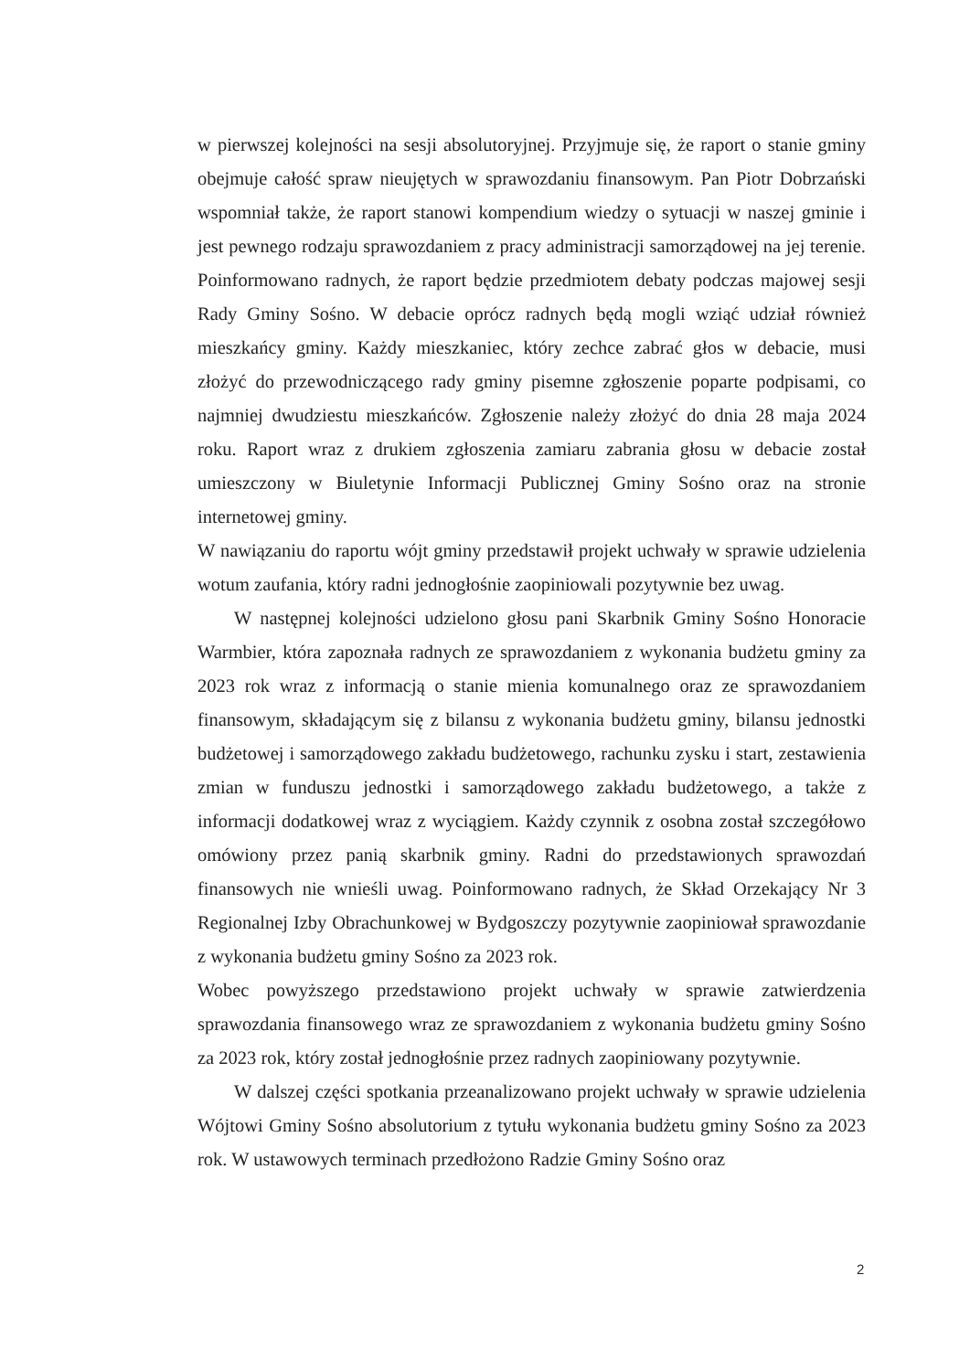w pierwszej kolejności na sesji absolutoryjnej. Przyjmuje się, że raport o stanie gminy obejmuje całość spraw nieujętych w sprawozdaniu finansowym. Pan Piotr Dobrzański wspomniał także, że raport stanowi kompendium wiedzy o sytuacji w naszej gminie i jest pewnego rodzaju sprawozdaniem z pracy administracji samorządowej na jej terenie. Poinformowano radnych, że raport będzie przedmiotem debaty podczas majowej sesji Rady Gminy Sośno. W debacie oprócz radnych będą mogli wziąć udział również mieszkańcy gminy. Każdy mieszkaniec, który zechce zabrać głos w debacie, musi złożyć do przewodniczącego rady gminy pisemne zgłoszenie poparte podpisami, co najmniej dwudziestu mieszkańców. Zgłoszenie należy złożyć do dnia 28 maja 2024 roku. Raport wraz z drukiem zgłoszenia zamiaru zabrania głosu w debacie został umieszczony w Biuletynie Informacji Publicznej Gminy Sośno oraz na stronie internetowej gminy.
W nawiązaniu do raportu wójt gminy przedstawił projekt uchwały w sprawie udzielenia wotum zaufania, który radni jednogłośnie zaopiniowali pozytywnie bez uwag.
W następnej kolejności udzielono głosu pani Skarbnik Gminy Sośno Honoracie Warmbier, która zapoznała radnych ze sprawozdaniem z wykonania budżetu gminy za 2023 rok wraz z informacją o stanie mienia komunalnego oraz ze sprawozdaniem finansowym, składającym się z bilansu z wykonania budżetu gminy, bilansu jednostki budżetowej i samorządowego zakładu budżetowego, rachunku zysku i start, zestawienia zmian w funduszu jednostki i samorządowego zakładu budżetowego, a także z informacji dodatkowej wraz z wyciągiem. Każdy czynnik z osobna został szczegółowo omówiony przez panią skarbnik gminy. Radni do przedstawionych sprawozdań finansowych nie wnieśli uwag. Poinformowano radnych, że Skład Orzekający Nr 3 Regionalnej Izby Obrachunkowej w Bydgoszczy pozytywnie zaopiniował sprawozdanie z wykonania budżetu gminy Sośno za 2023 rok.
Wobec powyższego przedstawiono projekt uchwały w sprawie zatwierdzenia sprawozdania finansowego wraz ze sprawozdaniem z wykonania budżetu gminy Sośno za 2023 rok, który został jednogłośnie przez radnych zaopiniowany pozytywnie.
W dalszej części spotkania przeanalizowano projekt uchwały w sprawie udzielenia Wójtowi Gminy Sośno absolutorium z tytułu wykonania budżetu gminy Sośno za 2023 rok. W ustawowych terminach przedłożono Radzie Gminy Sośno oraz
2